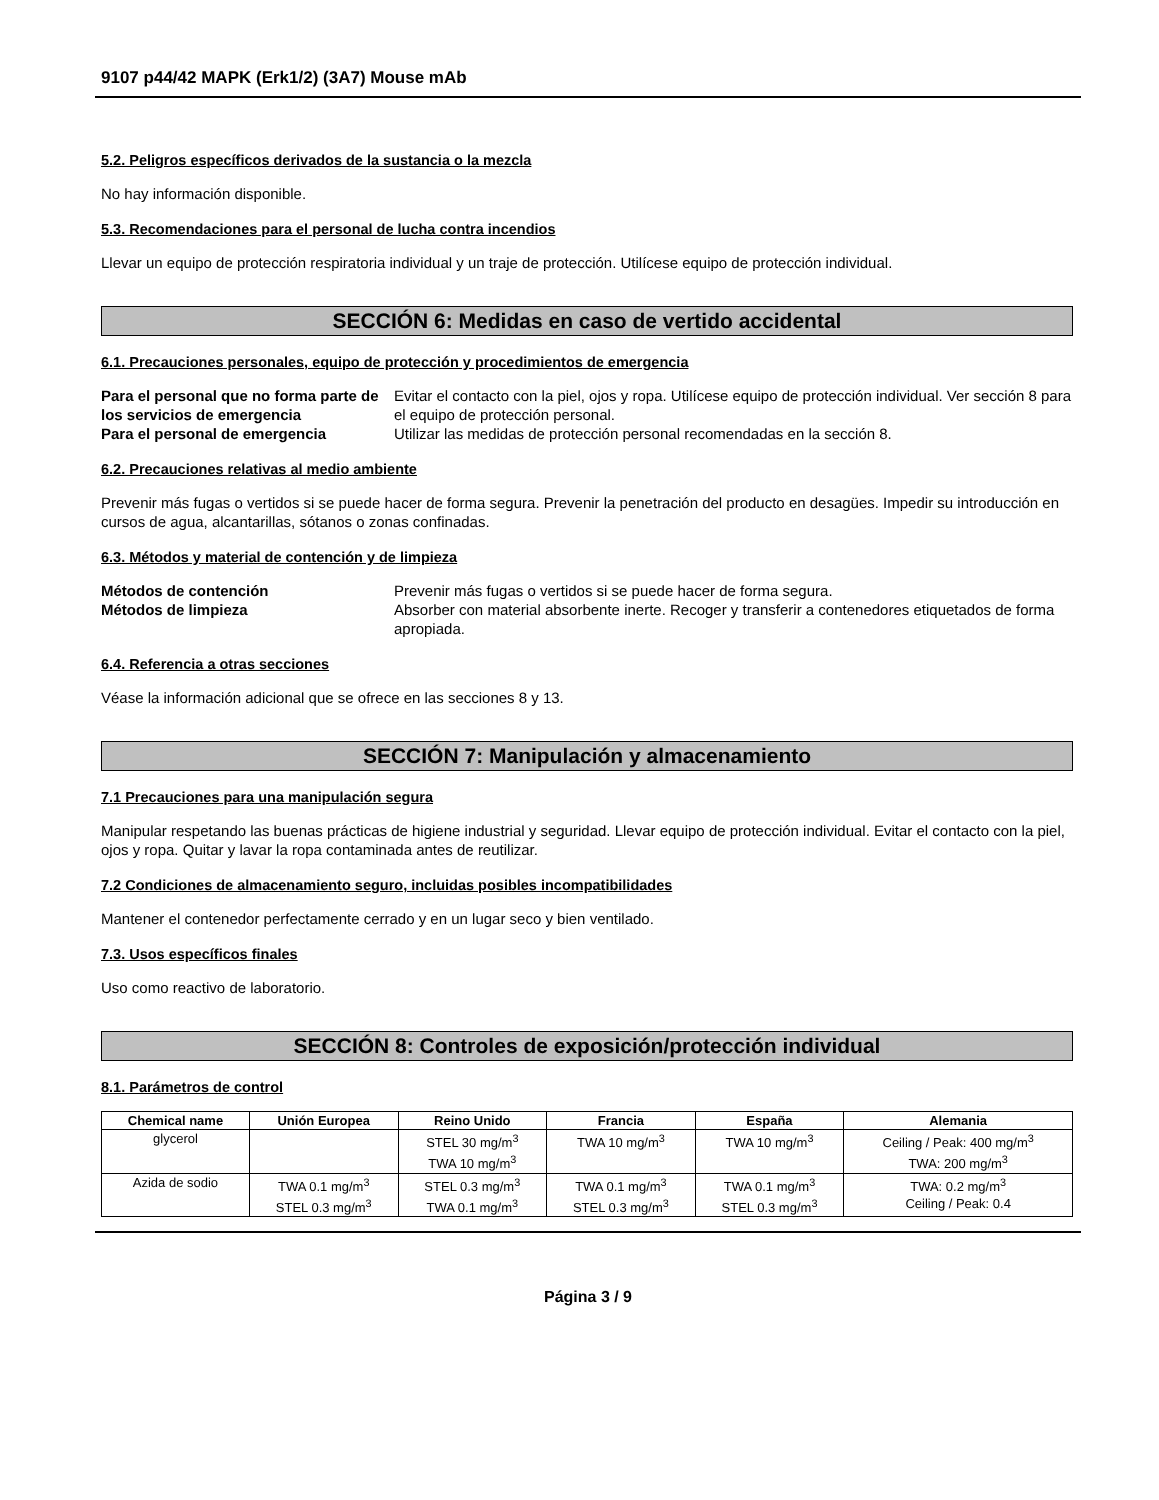9107 p44/42 MAPK (Erk1/2) (3A7) Mouse mAb
5.2. Peligros específicos derivados de la sustancia o la mezcla
No hay información disponible.
5.3. Recomendaciones para el personal de lucha contra incendios
Llevar un equipo de protección respiratoria individual y un traje de protección. Utilícese equipo de protección individual.
SECCIÓN 6: Medidas en caso de vertido accidental
6.1. Precauciones personales, equipo de protección y procedimientos de emergencia
Para el personal que no forma parte de los servicios de emergencia Evitar el contacto con la piel, ojos y ropa. Utilícese equipo de protección individual. Ver sección 8 para el equipo de protección personal. Para el personal de emergencia Utilizar las medidas de protección personal recomendadas en la sección 8.
6.2. Precauciones relativas al medio ambiente
Prevenir más fugas o vertidos si se puede hacer de forma segura. Prevenir la penetración del producto en desagües. Impedir su introducción en cursos de agua, alcantarillas, sótanos o zonas confinadas.
6.3. Métodos y material de contención y de limpieza
Métodos de contención Prevenir más fugas o vertidos si se puede hacer de forma segura. Métodos de limpieza Absorber con material absorbente inerte. Recoger y transferir a contenedores etiquetados de forma apropiada.
6.4. Referencia a otras secciones
Véase la información adicional que se ofrece en las secciones 8 y 13.
SECCIÓN 7: Manipulación y almacenamiento
7.1 Precauciones para una manipulación segura
Manipular respetando las buenas prácticas de higiene industrial y seguridad. Llevar equipo de protección individual. Evitar el contacto con la piel, ojos y ropa. Quitar y lavar la ropa contaminada antes de reutilizar.
7.2 Condiciones de almacenamiento seguro, incluidas posibles incompatibilidades
Mantener el contenedor perfectamente cerrado y en un lugar seco y bien ventilado.
7.3. Usos específicos finales
Uso como reactivo de laboratorio.
SECCIÓN 8: Controles de exposición/protección individual
8.1. Parámetros de control
| Chemical name | Unión Europea | Reino Unido | Francia | España | Alemania |
| --- | --- | --- | --- | --- | --- |
| glycerol | | STEL 30 mg/m<sup>3</sup> TWA 10 mg/m<sup>3</sup> | TWA 10 mg/m<sup>3</sup> | TWA 10 mg/m<sup>3</sup> | Ceiling / Peak: 400 mg/m<sup>3</sup> TWA: 200 mg/m<sup>3</sup> |
| Azida de sodio | TWA 0.1 mg/m<sup>3</sup> STEL 0.3 mg/m<sup>3</sup> | STEL 0.3 mg/m<sup>3</sup> TWA 0.1 mg/m<sup>3</sup> | TWA 0.1 mg/m<sup>3</sup> STEL 0.3 mg/m<sup>3</sup> | TWA 0.1 mg/m<sup>3</sup> STEL 0.3 mg/m<sup>3</sup> | TWA: 0.2 mg/m<sup>3</sup> Ceiling / Peak: 0.4 |
Página 3 / 9